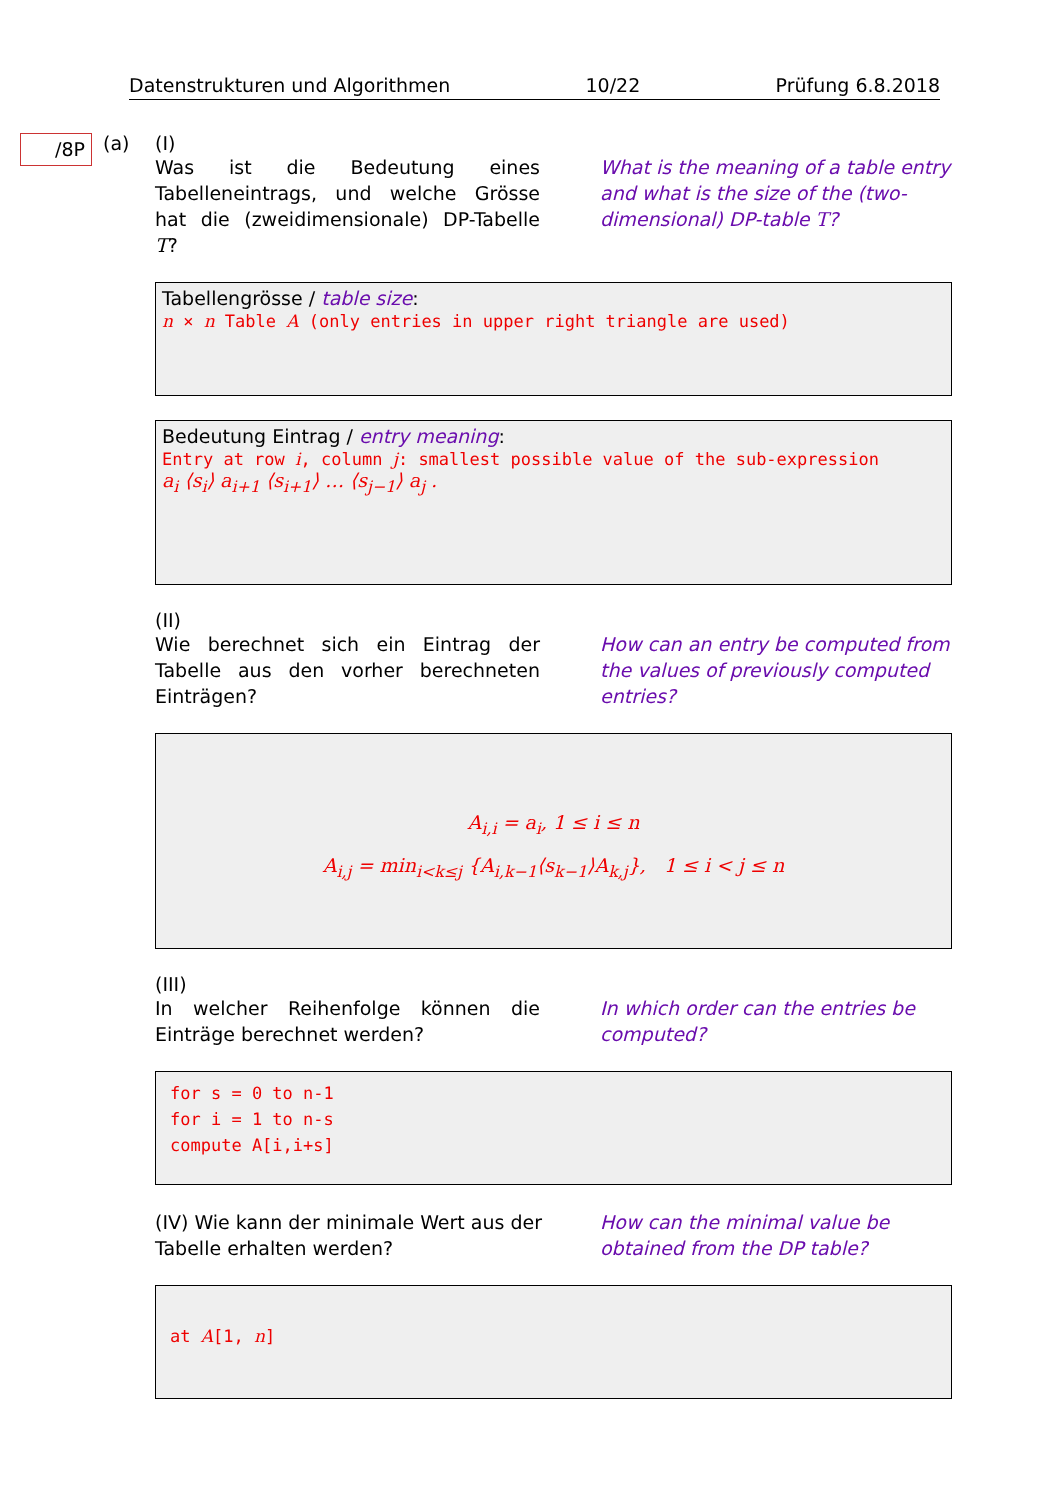Datenstrukturen und Algorithmen 10/22 Prüfung 6.8.2018
/8P (a)
(I)
Was ist die Bedeutung eines Tabelleneintrags, und welche Grösse hat die (zweidimensionale) DP-Tabelle T?
What is the meaning of a table entry and what is the size of the (two-dimensional) DP-table T?
Tabellengrösse / table size:
n × n Table A (only entries in upper right triangle are used)
Bedeutung Eintrag / entry meaning:
Entry at row i, column j: smallest possible value of the sub-expression
a<sub>i</sub> ⟨s<sub>i</sub>⟩ a<sub>i+1</sub> ⟨s<sub>i+1</sub>⟩ … ⟨s<sub>j−1</sub>⟩ a<sub>j</sub> .
(II)
Wie berechnet sich ein Eintrag der Tabelle aus den vorher berechneten Einträgen?
How can an entry be computed from the values of previously computed entries?
A<sub>i,i</sub> = a<sub>i</sub>, 1 ≤ i ≤ n
A<sub>i,j</sub> = min<sub>i<k≤j</sub> {A<sub>i,k−1</sub>⟨s<sub>k−1</sub>⟩A<sub>k,j</sub>}, 1 ≤ i < j ≤ n
(III)
In welcher Reihenfolge können die Einträge berechnet werden?
In which order can the entries be computed?
for s = 0 to n-1
for i = 1 to n-s
compute A[i,i+s]
(IV) Wie kann der minimale Wert aus der Tabelle erhalten werden?
How can the minimal value be obtained from the DP table?
at A[1, n]